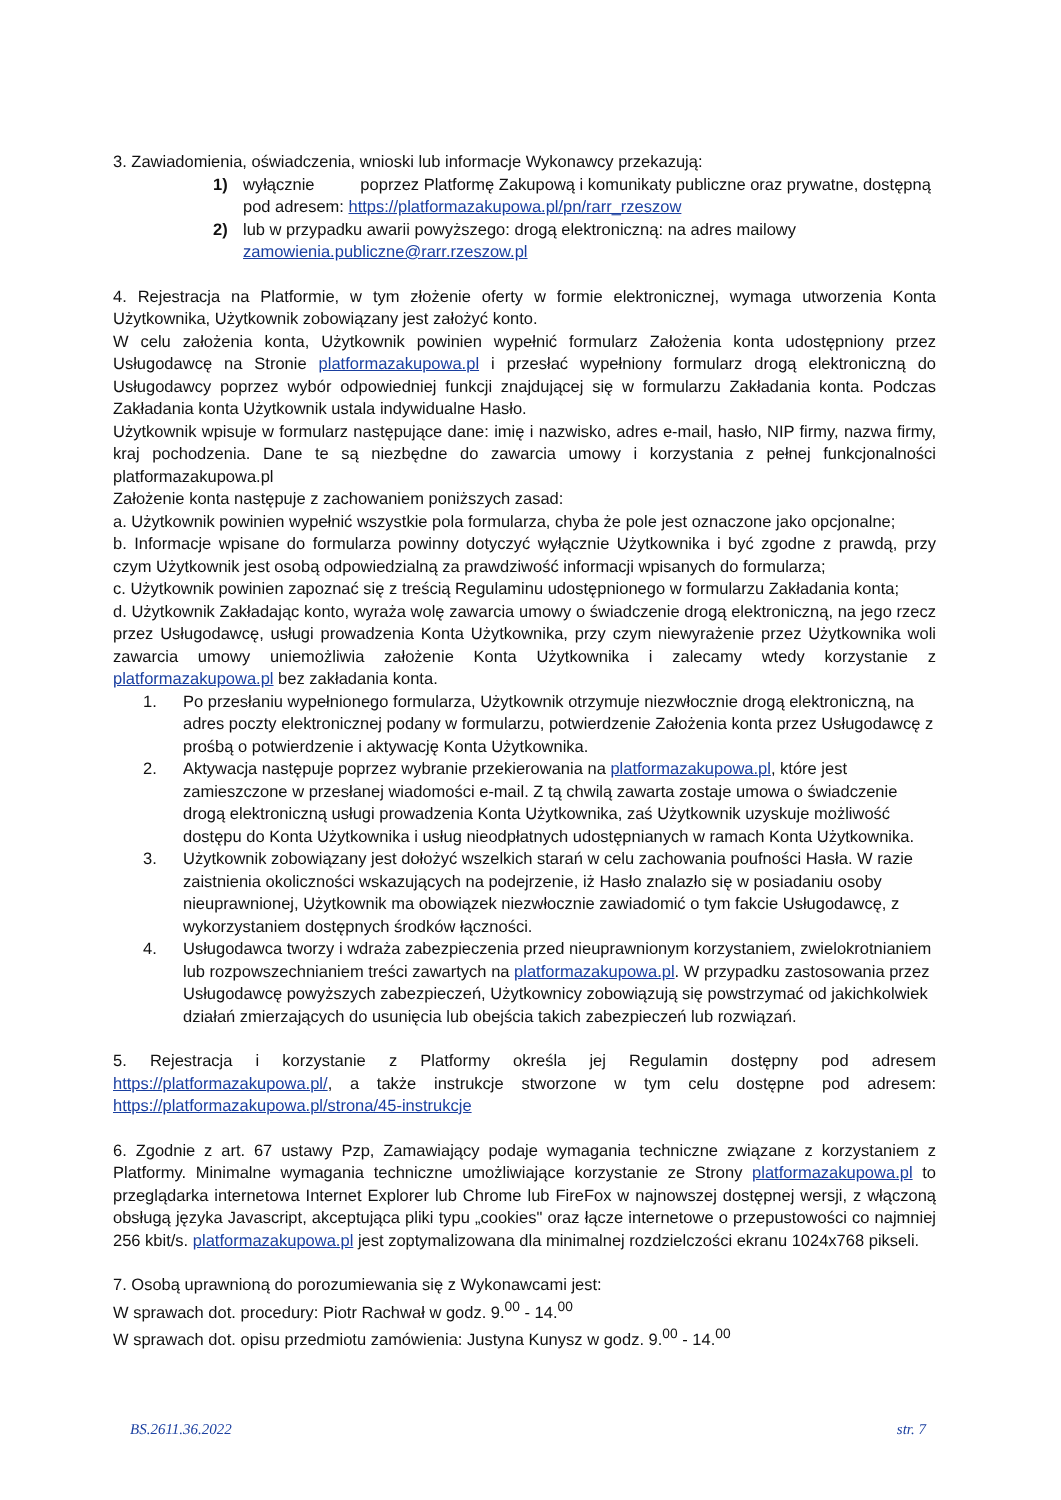3. Zawiadomienia, oświadczenia, wnioski lub informacje Wykonawcy przekazują:
1) wyłącznie poprzez Platformę Zakupową i komunikaty publiczne oraz prywatne, dostępną pod adresem: https://platformazakupowa.pl/pn/rarr_rzeszow
2) lub w przypadku awarii powyższego: drogą elektroniczną: na adres mailowy zamowienia.publiczne@rarr.rzeszow.pl
4. Rejestracja na Platformie, w tym złożenie oferty w formie elektronicznej, wymaga utworzenia Konta Użytkownika, Użytkownik zobowiązany jest założyć konto.
W celu założenia konta, Użytkownik powinien wypełnić formularz Założenia konta udostępniony przez Usługodawcę na Stronie platformazakupowa.pl i przesłać wypełniony formularz drogą elektroniczną do Usługodawcy poprzez wybór odpowiedniej funkcji znajdującej się w formularzu Zakładania konta. Podczas Zakładania konta Użytkownik ustala indywidualne Hasło.
Użytkownik wpisuje w formularz następujące dane: imię i nazwisko, adres e-mail, hasło, NIP firmy, nazwa firmy, kraj pochodzenia. Dane te są niezbędne do zawarcia umowy i korzystania z pełnej funkcjonalności platformazakupowa.pl
Założenie konta następuje z zachowaniem poniższych zasad:
a. Użytkownik powinien wypełnić wszystkie pola formularza, chyba że pole jest oznaczone jako opcjonalne;
b. Informacje wpisane do formularza powinny dotyczyć wyłącznie Użytkownika i być zgodne z prawdą, przy czym Użytkownik jest osobą odpowiedzialną za prawdziwość informacji wpisanych do formularza;
c. Użytkownik powinien zapoznać się z treścią Regulaminu udostępnionego w formularzu Zakładania konta;
d. Użytkownik Zakładając konto, wyraża wolę zawarcia umowy o świadczenie drogą elektroniczną, na jego rzecz przez Usługodawcę, usługi prowadzenia Konta Użytkownika, przy czym niewyrażenie przez Użytkownika woli zawarcia umowy uniemożliwia założenie Konta Użytkownika i zalecamy wtedy korzystanie z platformazakupowa.pl bez zakładania konta.
1. Po przesłaniu wypełnionego formularza, Użytkownik otrzymuje niezwłocznie drogą elektroniczną, na adres poczty elektronicznej podany w formularzu, potwierdzenie Założenia konta przez Usługodawcę z prośbą o potwierdzenie i aktywację Konta Użytkownika.
2. Aktywacja następuje poprzez wybranie przekierowania na platformazakupowa.pl, które jest zamieszczone w przesłanej wiadomości e-mail. Z tą chwilą zawarta zostaje umowa o świadczenie drogą elektroniczną usługi prowadzenia Konta Użytkownika, zaś Użytkownik uzyskuje możliwość dostępu do Konta Użytkownika i usług nieodpłatnych udostępnianych w ramach Konta Użytkownika.
3. Użytkownik zobowiązany jest dołożyć wszelkich starań w celu zachowania poufności Hasła. W razie zaistnienia okoliczności wskazujących na podejrzenie, iż Hasło znalazło się w posiadaniu osoby nieuprawnionej, Użytkownik ma obowiązek niezwłocznie zawiadomić o tym fakcie Usługodawcę, z wykorzystaniem dostępnych środków łączności.
4. Usługodawca tworzy i wdraża zabezpieczenia przed nieuprawnionym korzystaniem, zwielokrotnianiem lub rozpowszechnianiem treści zawartych na platformazakupowa.pl. W przypadku zastosowania przez Usługodawcę powyższych zabezpieczeń, Użytkownicy zobowiązują się powstrzymać od jakichkolwiek działań zmierzających do usunięcia lub obejścia takich zabezpieczeń lub rozwiązań.
5. Rejestracja i korzystanie z Platformy określa jej Regulamin dostępny pod adresem https://platformazakupowa.pl/, a także instrukcje stworzone w tym celu dostępne pod adresem: https://platformazakupowa.pl/strona/45-instrukcje
6. Zgodnie z art. 67 ustawy Pzp, Zamawiający podaje wymagania techniczne związane z korzystaniem z Platformy. Minimalne wymagania techniczne umożliwiające korzystanie ze Strony platformazakupowa.pl to przeglądarka internetowa Internet Explorer lub Chrome lub FireFox w najnowszej dostępnej wersji, z włączoną obsługą języka Javascript, akceptująca pliki typu „cookies" oraz łącze internetowe o przepustowości co najmniej 256 kbit/s. platformazakupowa.pl jest zoptymalizowana dla minimalnej rozdzielczości ekranu 1024x768 pikseli.
7. Osobą uprawnioną do porozumiewania się z Wykonawcami jest:
W sprawach dot. procedury: Piotr Rachwał w godz. 9.<sup>00</sup> - 14.<sup>00</sup>
W sprawach dot. opisu przedmiotu zamówienia: Justyna Kunysz w godz. 9.<sup>00</sup> - 14.<sup>00</sup>
BS.2611.36.2022 str. 7